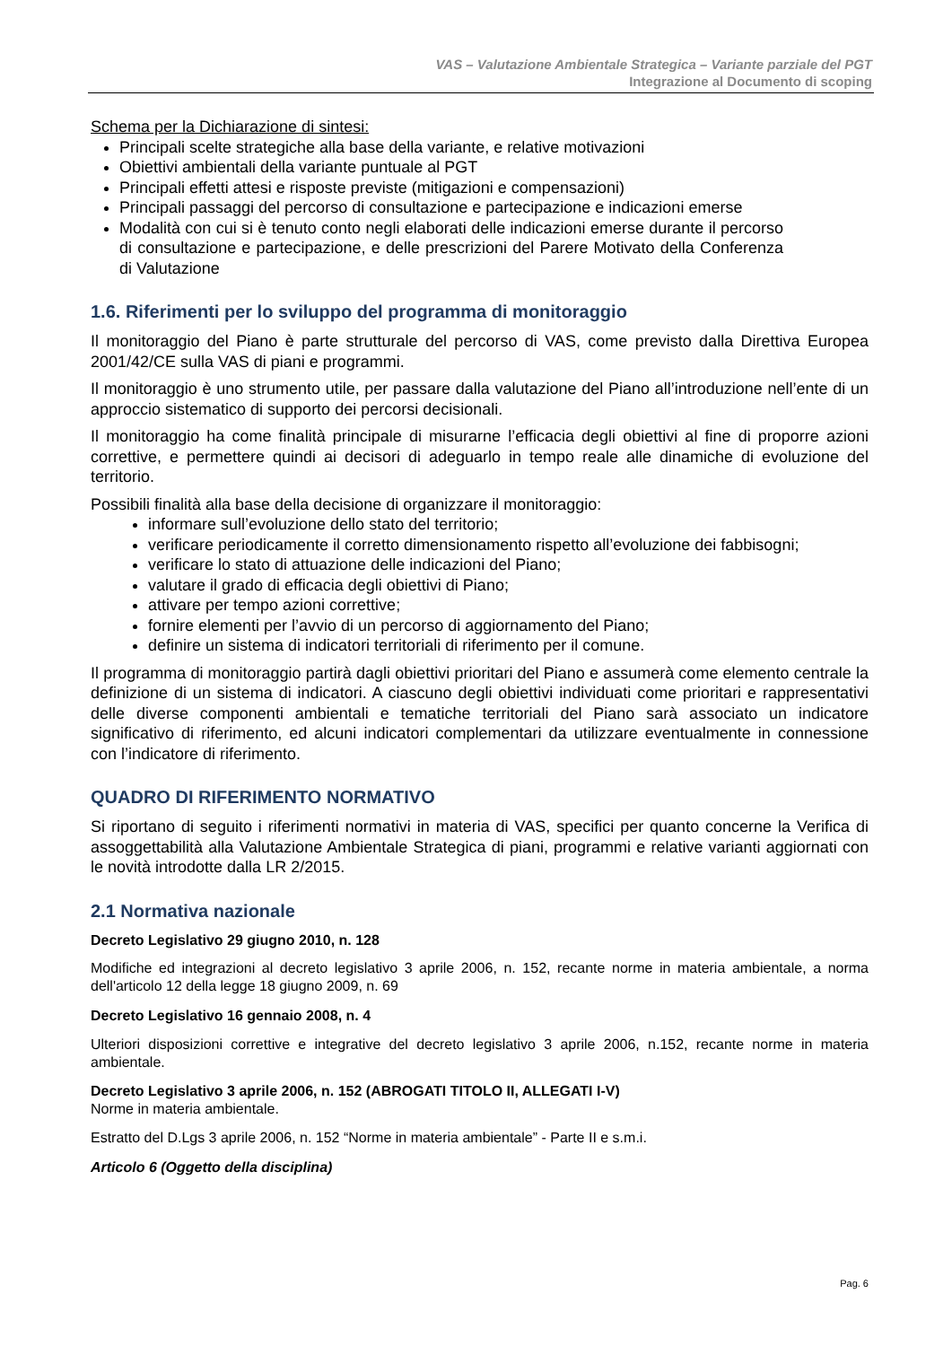VAS – Valutazione Ambientale Strategica – Variante parziale del PGT
Integrazione al Documento di scoping
Schema per la Dichiarazione di sintesi:
Principali scelte strategiche alla base della variante, e relative motivazioni
Obiettivi ambientali della variante puntuale al PGT
Principali effetti attesi e risposte previste (mitigazioni e compensazioni)
Principali passaggi del percorso di consultazione e partecipazione e indicazioni emerse
Modalità con cui si è tenuto conto negli elaborati delle indicazioni emerse durante il percorso di consultazione e partecipazione, e delle prescrizioni del Parere Motivato della Conferenza di Valutazione
1.6. Riferimenti per lo sviluppo del programma di monitoraggio
Il monitoraggio del Piano è parte strutturale del percorso di VAS, come previsto dalla Direttiva Europea 2001/42/CE sulla VAS di piani e programmi.
Il monitoraggio è uno strumento utile, per passare dalla valutazione del Piano all’introduzione nell’ente di un approccio sistematico di supporto dei percorsi decisionali.
Il monitoraggio ha come finalità principale di misurarne l’efficacia degli obiettivi al fine di proporre azioni correttive, e permettere quindi ai decisori di adeguarlo in tempo reale alle dinamiche di evoluzione del territorio.
Possibili finalità alla base della decisione di organizzare il monitoraggio:
informare sull’evoluzione dello stato del territorio;
verificare periodicamente il corretto dimensionamento rispetto all’evoluzione dei fabbisogni;
verificare lo stato di attuazione delle indicazioni del Piano;
valutare il grado di efficacia degli obiettivi di Piano;
attivare per tempo azioni correttive;
fornire elementi per l’avvio di un percorso di aggiornamento del Piano;
definire un sistema di indicatori territoriali di riferimento per il comune.
Il programma di monitoraggio partirà dagli obiettivi prioritari del Piano e assumerà come elemento centrale la definizione di un sistema di indicatori. A ciascuno degli obiettivi individuati come prioritari e rappresentativi delle diverse componenti ambientali e tematiche territoriali del Piano sarà associato un indicatore significativo di riferimento, ed alcuni indicatori complementari da utilizzare eventualmente in connessione con l’indicatore di riferimento.
QUADRO DI RIFERIMENTO NORMATIVO
Si riportano di seguito i riferimenti normativi in materia di VAS, specifici per quanto concerne la Verifica di assoggettabilità alla Valutazione Ambientale Strategica di piani, programmi e relative varianti aggiornati con le novità introdotte dalla LR 2/2015.
2.1 Normativa nazionale
Decreto Legislativo 29 giugno 2010, n. 128
Modifiche ed integrazioni al decreto legislativo 3 aprile 2006, n. 152, recante norme in materia ambientale, a norma dell'articolo 12 della legge 18 giugno 2009, n. 69
Decreto Legislativo 16 gennaio 2008, n. 4
Ulteriori disposizioni correttive e integrative del decreto legislativo 3 aprile 2006, n.152, recante norme in materia ambientale.
Decreto Legislativo 3 aprile 2006, n. 152 (ABROGATI TITOLO II, ALLEGATI I-V)
Norme in materia ambientale.
Estratto del D.Lgs 3 aprile 2006, n. 152 “Norme in materia ambientale” - Parte II e s.m.i.
Articolo 6 (Oggetto della disciplina)
Pag. 6